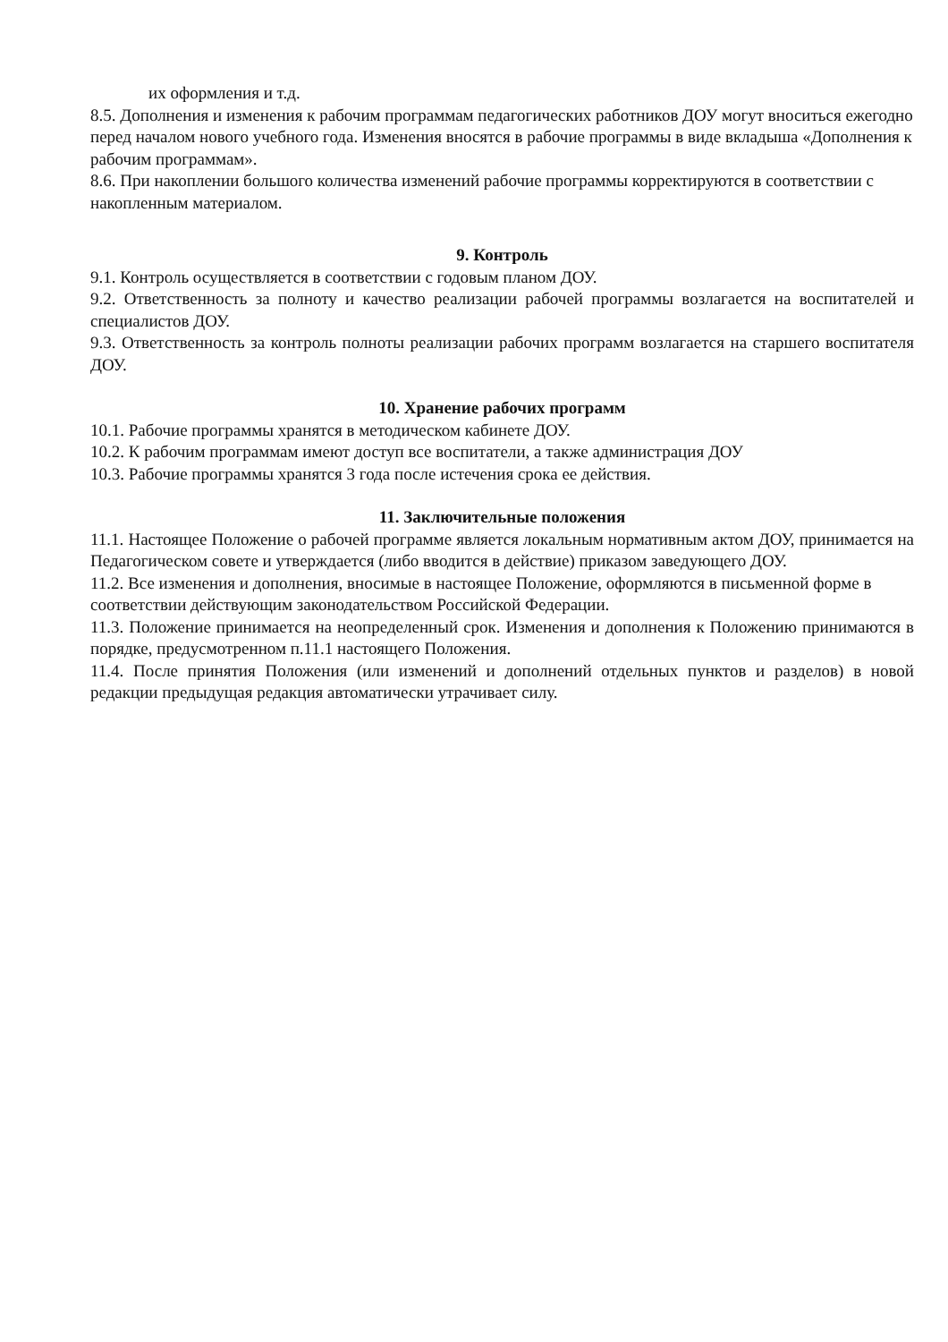их оформления и т.д.
8.5. Дополнения и изменения к рабочим программам педагогических работников ДОУ могут вноситься ежегодно перед началом нового учебного года. Изменения вносятся в рабочие программы в виде вкладыша «Дополнения к рабочим программам».
8.6. При накоплении большого количества изменений рабочие программы корректируются в соответствии с накопленным материалом.
9. Контроль
9.1. Контроль осуществляется в соответствии с годовым планом ДОУ.
9.2. Ответственность за полноту и качество реализации рабочей программы возлагается на воспитателей и специалистов ДОУ.
9.3. Ответственность за контроль полноты реализации рабочих программ возлагается на старшего воспитателя ДОУ.
10. Хранение рабочих программ
10.1. Рабочие программы хранятся в методическом кабинете ДОУ.
10.2. К рабочим программам имеют доступ все воспитатели, а также администрация ДОУ
10.3. Рабочие программы хранятся 3 года после истечения срока ее действия.
11. Заключительные положения
11.1. Настоящее Положение о рабочей программе является локальным нормативным актом ДОУ, принимается на Педагогическом совете и утверждается (либо вводится в действие) приказом заведующего ДОУ.
11.2. Все изменения и дополнения, вносимые в настоящее Положение, оформляются в письменной форме в соответствии действующим законодательством Российской Федерации.
11.3. Положение принимается на неопределенный срок. Изменения и дополнения к Положению принимаются в порядке, предусмотренном п.11.1 настоящего Положения.
11.4. После принятия Положения (или изменений и дополнений отдельных пунктов и разделов) в новой редакции предыдущая редакция автоматически утрачивает силу.